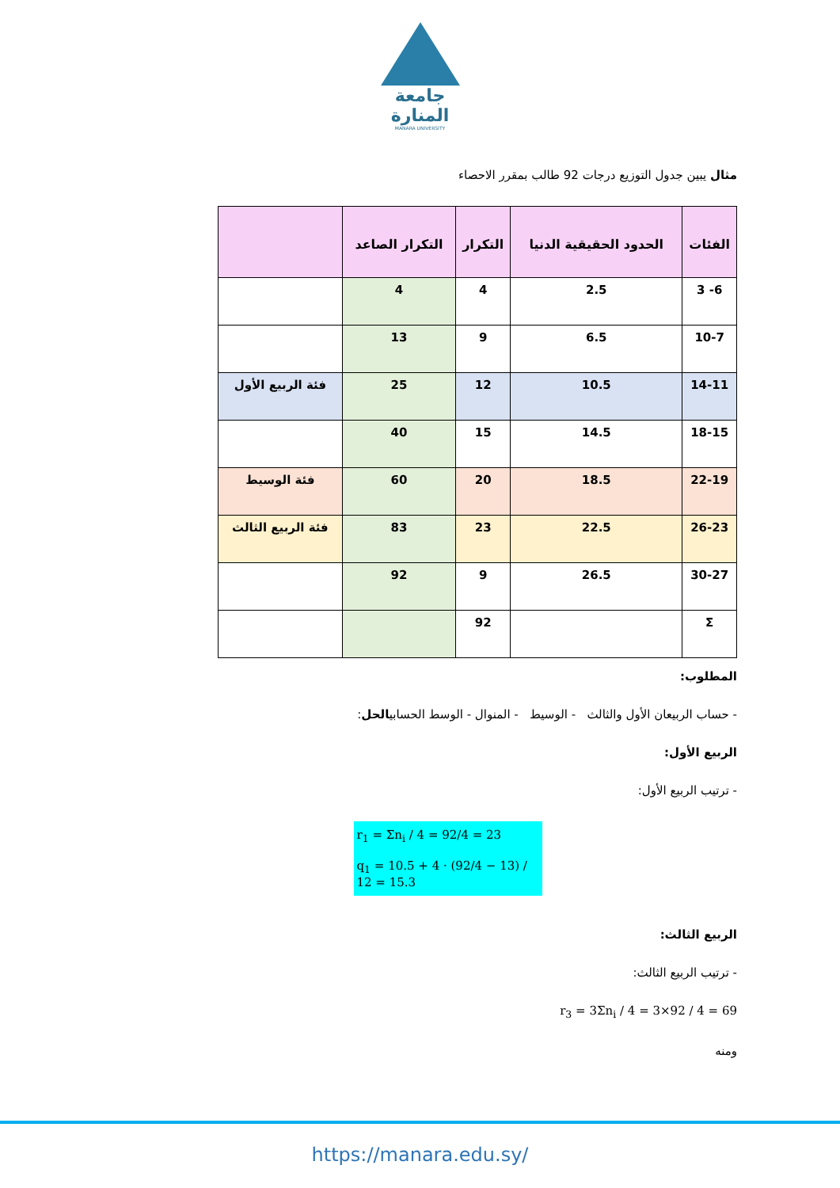جامعة
المنارة
MANARA UNIVERSITY
مثال يبين جدول التوزيع درجات 92 طالب بمقرر الاحصاء
| الفئات | الحدود الحقيقية الدنيا | التكرار | التكرار الصاعد | |
| --- | --- | --- | --- | --- |
| 6- 3 | 2.5 | 4 | 4 | |
| 10-7 | 6.5 | 9 | 13 | |
| 14-11 | 10.5 | 12 | 25 | فئة الربيع الأول |
| 18-15 | 14.5 | 15 | 40 | |
| 22-19 | 18.5 | 20 | 60 | فئة الوسيط |
| 26-23 | 22.5 | 23 | 83 | فئة الربيع الثالث |
| 30-27 | 26.5 | 9 | 92 | |
| Σ | | 92 | | |
المطلوب:
- حساب الربيعان الأول والثالث - الوسيط - المنوال - الوسط الحسابيالحل:
الربيع الأول:
- ترتيب الربيع الأول:
r<sub>1</sub> = Σn<sub>i</sub> / 4 = 92/4 = 23
q<sub>1</sub> = 10.5 + 4 · (92/4 − 13) / 12 = 15.3
الربيع الثالث:
- ترتيب الربيع الثالث:
r<sub>3</sub> = 3Σn<sub>i</sub> / 4 = 3×92 / 4 = 69
ومنه
https://manara.edu.sy/